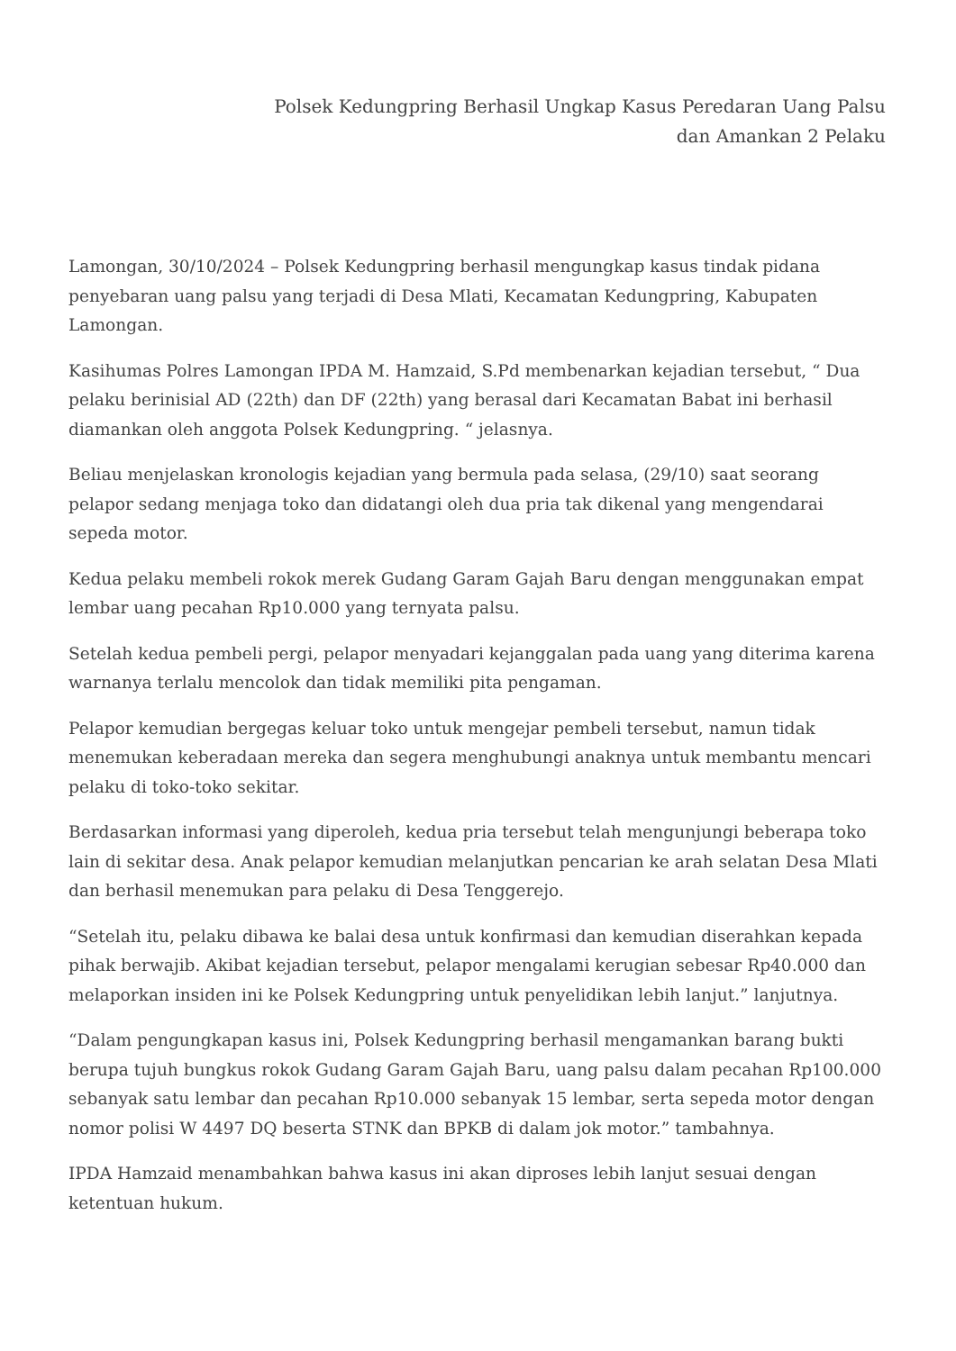Polsek Kedungpring Berhasil Ungkap Kasus Peredaran Uang Palsu
dan Amankan 2 Pelaku
Lamongan, 30/10/2024 – Polsek Kedungpring berhasil mengungkap kasus tindak pidana penyebaran uang palsu yang terjadi di Desa Mlati, Kecamatan Kedungpring, Kabupaten Lamongan.
Kasihumas Polres Lamongan IPDA M. Hamzaid, S.Pd membenarkan kejadian tersebut, “ Dua pelaku berinisial AD (22th) dan DF (22th) yang berasal dari Kecamatan Babat ini berhasil diamankan oleh anggota Polsek Kedungpring. “ jelasnya.
Beliau menjelaskan kronologis kejadian yang bermula pada selasa, (29/10) saat seorang pelapor sedang menjaga toko dan didatangi oleh dua pria tak dikenal yang mengendarai sepeda motor.
Kedua pelaku membeli rokok merek Gudang Garam Gajah Baru dengan menggunakan empat lembar uang pecahan Rp10.000 yang ternyata palsu.
Setelah kedua pembeli pergi, pelapor menyadari kejanggalan pada uang yang diterima karena warnanya terlalu mencolok dan tidak memiliki pita pengaman.
Pelapor kemudian bergegas keluar toko untuk mengejar pembeli tersebut, namun tidak menemukan keberadaan mereka dan segera menghubungi anaknya untuk membantu mencari pelaku di toko-toko sekitar.
Berdasarkan informasi yang diperoleh, kedua pria tersebut telah mengunjungi beberapa toko lain di sekitar desa. Anak pelapor kemudian melanjutkan pencarian ke arah selatan Desa Mlati dan berhasil menemukan para pelaku di Desa Tenggerejo.
“Setelah itu, pelaku dibawa ke balai desa untuk konfirmasi dan kemudian diserahkan kepada pihak berwajib. Akibat kejadian tersebut, pelapor mengalami kerugian sebesar Rp40.000 dan melaporkan insiden ini ke Polsek Kedungpring untuk penyelidikan lebih lanjut.” lanjutnya.
“Dalam pengungkapan kasus ini, Polsek Kedungpring berhasil mengamankan barang bukti berupa tujuh bungkus rokok Gudang Garam Gajah Baru, uang palsu dalam pecahan Rp100.000 sebanyak satu lembar dan pecahan Rp10.000 sebanyak 15 lembar, serta sepeda motor dengan nomor polisi W 4497 DQ beserta STNK dan BPKB di dalam jok motor.” tambahnya.
IPDA Hamzaid menambahkan bahwa kasus ini akan diproses lebih lanjut sesuai dengan ketentuan hukum.